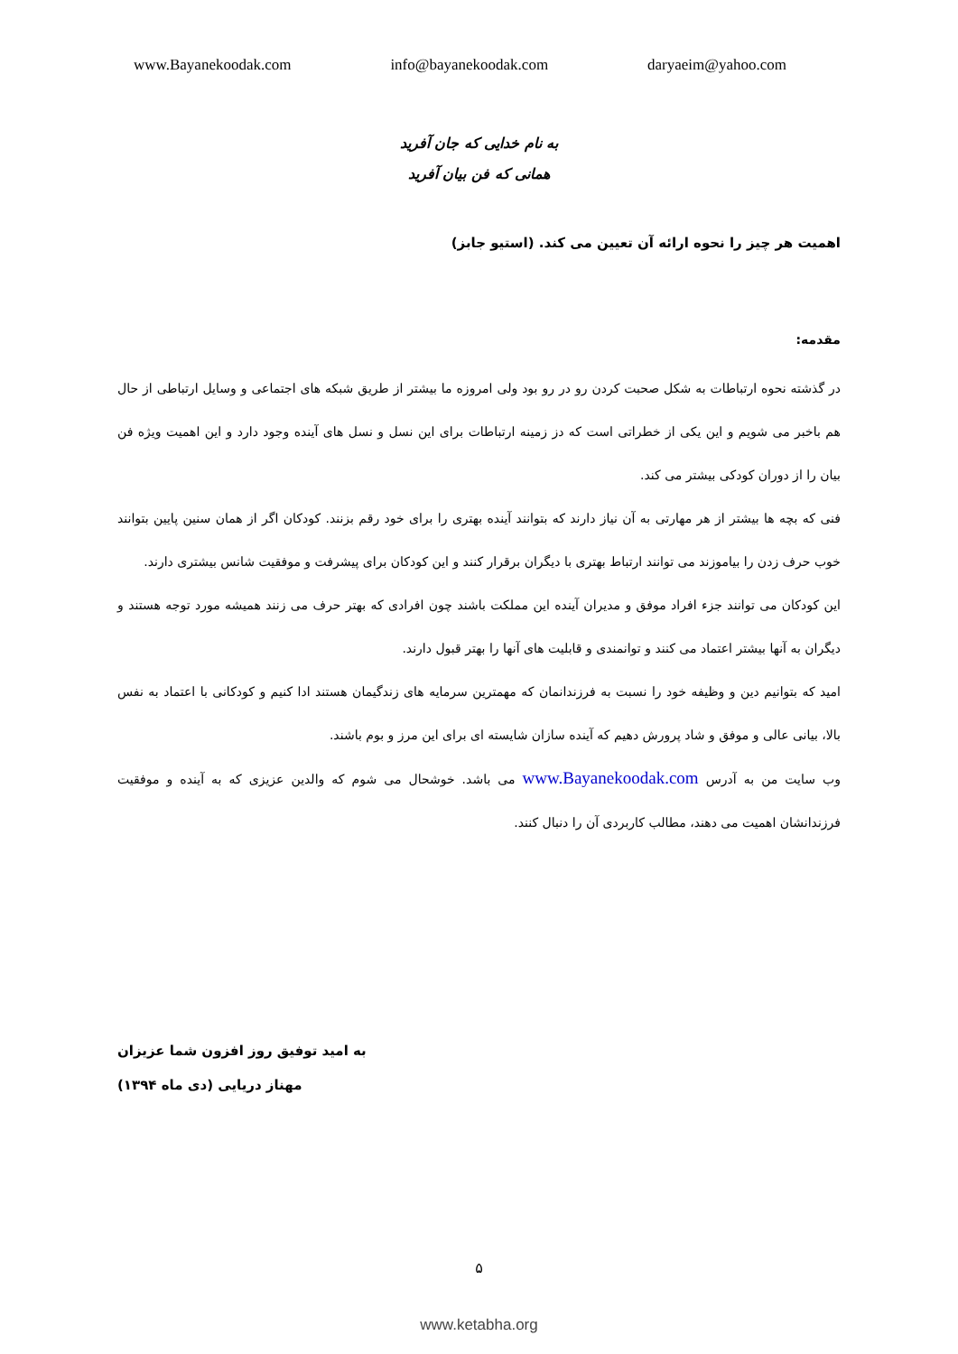www.Bayanekoodak.com info@bayanekoodak.com daryaeim@yahoo.com
به نام خدایی که جان آفرید
همانی که فن بیان آفرید
اهمیت هر چیز را نحوه ارائه آن تعیین می کند. (استیو جابز)
مقدمه:
در گذشته نحوه ارتباطات به شکل صحبت کردن رو در رو بود ولی امروزه ما بیشتر از طریق شبکه های اجتماعی و وسایل ارتباطی از حال هم باخبر می شویم و این یکی از خطراتی است که دز زمینه ارتباطات برای این نسل و نسل های آینده وجود دارد و این اهمیت ویژه فن بیان را از دوران کودکی بیشتر می کند.
فنی که بچه ها بیشتر از هر مهارتی به آن نیاز دارند که بتوانند آینده بهتری را برای خود رقم بزنند. کودکان اگر از همان سنین پایین بتوانند خوب حرف زدن را بیاموزند می توانند ارتباط بهتری با دیگران برقرار کنند و این کودکان برای پیشرفت و موفقیت شانس بیشتری دارند.
این کودکان می توانند جزء افراد موفق و مدیران آینده این مملکت باشند چون افرادی که بهتر حرف می زنند همیشه مورد توجه هستند و دیگران به آنها بیشتر اعتماد می کنند و توانمندی و قابلیت های آنها را بهتر قبول دارند.
امید که بتوانیم دین و وظیفه خود را نسبت به فرزندانمان که مهمترین سرمایه های زندگیمان هستند ادا کنیم و کودکانی با اعتماد به نفس بالا، بیانی عالی و موفق و شاد پرورش دهیم که آینده سازان شایسته ای برای این مرز و بوم باشند.
وب سایت من به آدرس www.Bayanekoodak.com می باشد. خوشحال می شوم که والدین عزیزی که به آینده و موفقیت فرزندانشان اهمیت می دهند، مطالب کاربردی آن را دنبال کنند.
به امید توفیق روز افزون شما عزیزان
مهناز دریایی (دی ماه ۱۳۹۴)
۵
www.ketabha.org